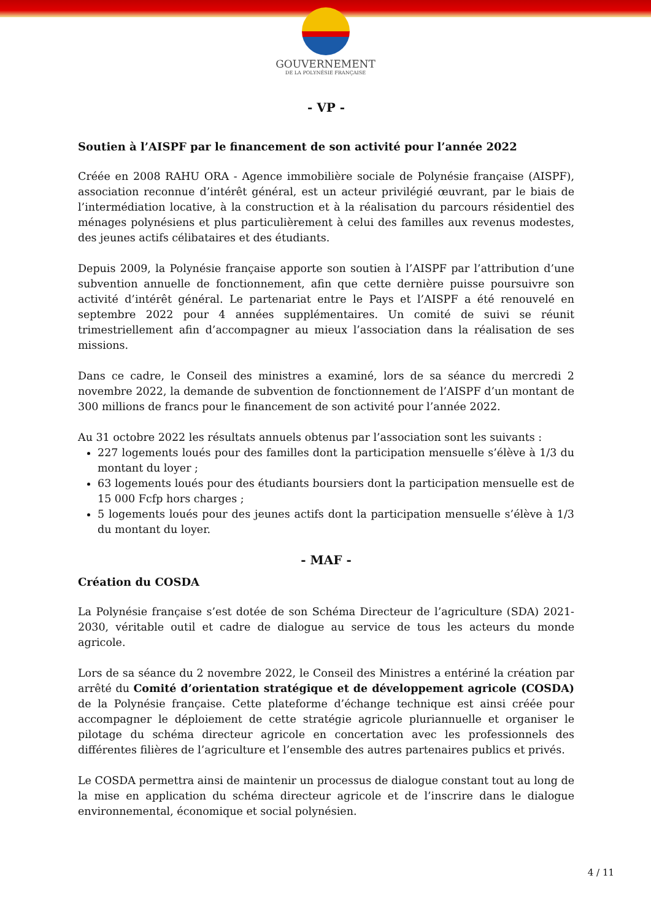GOUVERNEMENT
DE LA POLYNÉSIE FRANÇAISE
- VP -
Soutien à l’AISPF par le financement de son activité pour l’année 2022
Créée en 2008 RAHU ORA - Agence immobilière sociale de Polynésie française (AISPF), association reconnue d’intérêt général, est un acteur privilégié œuvrant, par le biais de l’intermédiation locative, à la construction et à la réalisation du parcours résidentiel des ménages polynésiens et plus particulièrement à celui des familles aux revenus modestes, des jeunes actifs célibataires et des étudiants.
Depuis 2009, la Polynésie française apporte son soutien à l’AISPF par l’attribution d’une subvention annuelle de fonctionnement, afin que cette dernière puisse poursuivre son activité d’intérêt général. Le partenariat entre le Pays et l’AISPF a été renouvelé en septembre 2022 pour 4 années supplémentaires. Un comité de suivi se réunit trimestriellement afin d’accompagner au mieux l’association dans la réalisation de ses missions.
Dans ce cadre, le Conseil des ministres a examiné, lors de sa séance du mercredi 2 novembre 2022, la demande de subvention de fonctionnement de l’AISPF d’un montant de 300 millions de francs pour le financement de son activité pour l’année 2022.
Au 31 octobre 2022 les résultats annuels obtenus par l’association sont les suivants :
227 logements loués pour des familles dont la participation mensuelle s’élève à 1/3 du montant du loyer ;
63 logements loués pour des étudiants boursiers dont la participation mensuelle est de 15 000 Fcfp hors charges ;
5 logements loués pour des jeunes actifs dont la participation mensuelle s’élève à 1/3 du montant du loyer.
- MAF -
Création du COSDA
La Polynésie française s’est dotée de son Schéma Directeur de l’agriculture (SDA) 2021-2030, véritable outil et cadre de dialogue au service de tous les acteurs du monde agricole.
Lors de sa séance du 2 novembre 2022, le Conseil des Ministres a entériné la création par arrêté du Comité d’orientation stratégique et de développement agricole (COSDA) de la Polynésie française. Cette plateforme d’échange technique est ainsi créée pour accompagner le déploiement de cette stratégie agricole pluriannuelle et organiser le pilotage du schéma directeur agricole en concertation avec les professionnels des différentes filières de l’agriculture et l’ensemble des autres partenaires publics et privés.
Le COSDA permettra ainsi de maintenir un processus de dialogue constant tout au long de la mise en application du schéma directeur agricole et de l’inscrire dans le dialogue environnemental, économique et social polynésien.
4 / 11